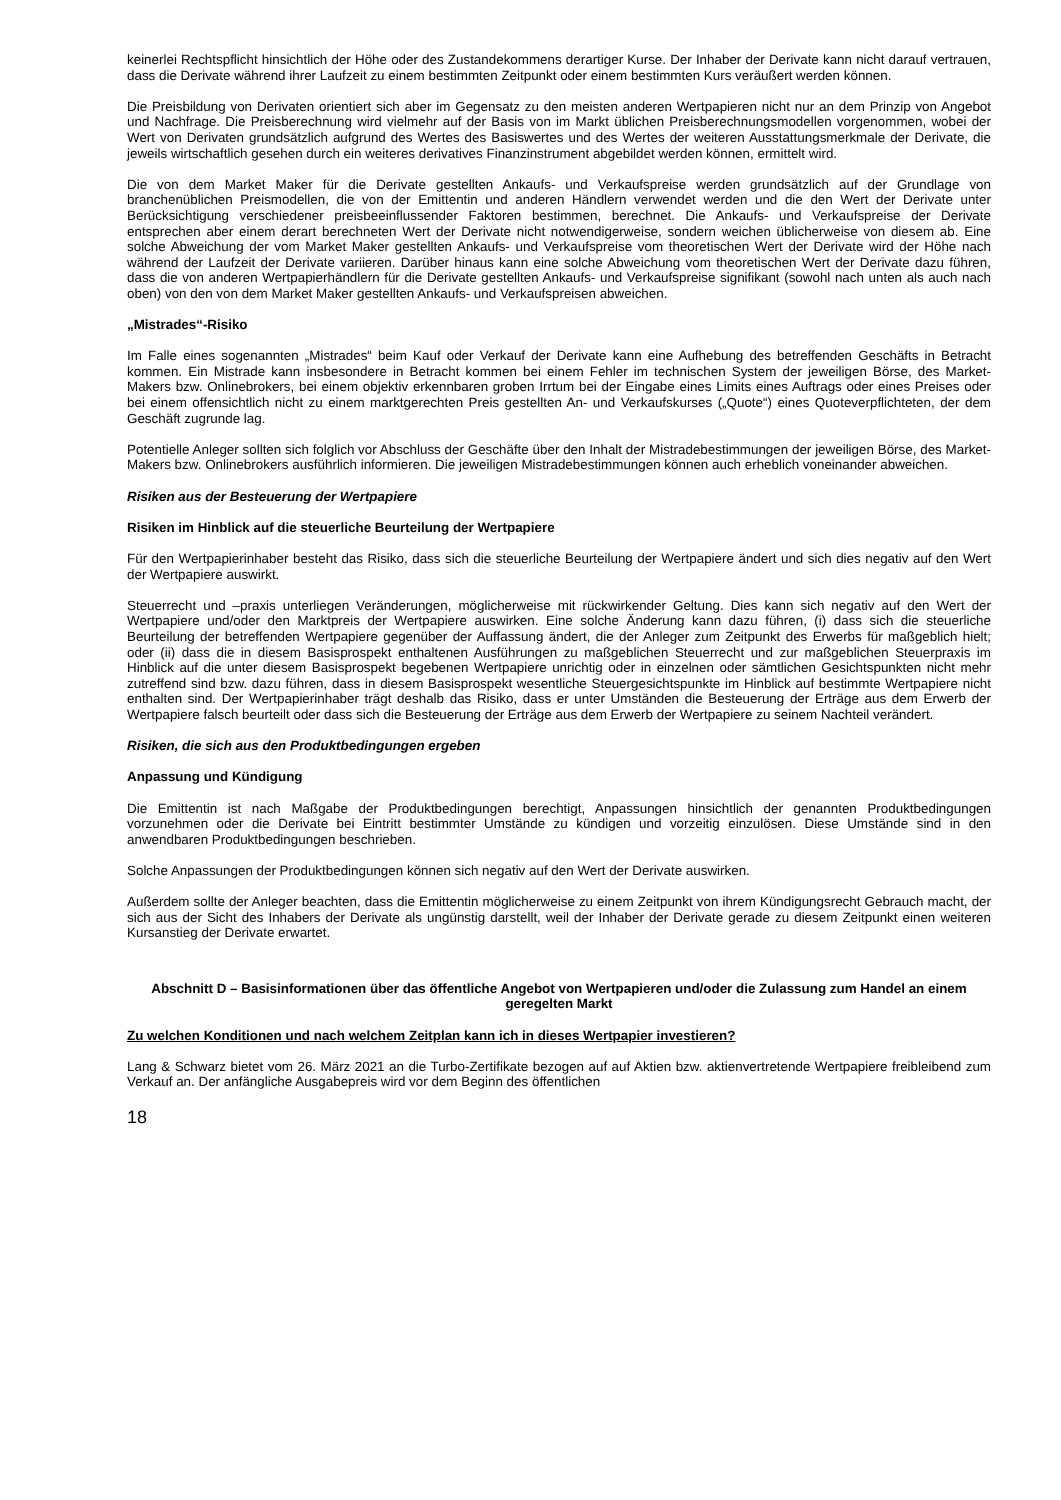keinerlei Rechtspflicht hinsichtlich der Höhe oder des Zustandekommens derartiger Kurse. Der Inhaber der Derivate kann nicht darauf vertrauen, dass die Derivate während ihrer Laufzeit zu einem bestimmten Zeitpunkt oder einem bestimmten Kurs veräußert werden können.
Die Preisbildung von Derivaten orientiert sich aber im Gegensatz zu den meisten anderen Wertpapieren nicht nur an dem Prinzip von Angebot und Nachfrage. Die Preisberechnung wird vielmehr auf der Basis von im Markt üblichen Preisberechnungsmodellen vorgenommen, wobei der Wert von Derivaten grundsätzlich aufgrund des Wertes des Basiswertes und des Wertes der weiteren Ausstattungsmerkmale der Derivate, die jeweils wirtschaftlich gesehen durch ein weiteres derivatives Finanzinstrument abgebildet werden können, ermittelt wird.
Die von dem Market Maker für die Derivate gestellten Ankaufs- und Verkaufspreise werden grundsätzlich auf der Grundlage von branchenüblichen Preismodellen, die von der Emittentin und anderen Händlern verwendet werden und die den Wert der Derivate unter Berücksichtigung verschiedener preisbeeinflussender Faktoren bestimmen, berechnet. Die Ankaufs- und Verkaufspreise der Derivate entsprechen aber einem derart berechneten Wert der Derivate nicht notwendigerweise, sondern weichen üblicherweise von diesem ab. Eine solche Abweichung der vom Market Maker gestellten Ankaufs- und Verkaufspreise vom theoretischen Wert der Derivate wird der Höhe nach während der Laufzeit der Derivate variieren. Darüber hinaus kann eine solche Abweichung vom theoretischen Wert der Derivate dazu führen, dass die von anderen Wertpapierhändlern für die Derivate gestellten Ankaufs- und Verkaufspreise signifikant (sowohl nach unten als auch nach oben) von den von dem Market Maker gestellten Ankaufs- und Verkaufspreisen abweichen.
„Mistrades“-Risiko
Im Falle eines sogenannten „Mistrades“ beim Kauf oder Verkauf der Derivate kann eine Aufhebung des betreffenden Geschäfts in Betracht kommen. Ein Mistrade kann insbesondere in Betracht kommen bei einem Fehler im technischen System der jeweiligen Börse, des Market-Makers bzw. Onlinebrokers, bei einem objektiv erkennbaren groben Irrtum bei der Eingabe eines Limits eines Auftrags oder eines Preises oder bei einem offensichtlich nicht zu einem marktgerechten Preis gestellten An- und Verkaufskurses („Quote“) eines Quoteverpflichteten, der dem Geschäft zugrunde lag.
Potentielle Anleger sollten sich folglich vor Abschluss der Geschäfte über den Inhalt der Mistradebestimmungen der jeweiligen Börse, des Market-Makers bzw. Onlinebrokers ausführlich informieren. Die jeweiligen Mistradebestimmungen können auch erheblich voneinander abweichen.
Risiken aus der Besteuerung der Wertpapiere
Risiken im Hinblick auf die steuerliche Beurteilung der Wertpapiere
Für den Wertpapierinhaber besteht das Risiko, dass sich die steuerliche Beurteilung der Wertpapiere ändert und sich dies negativ auf den Wert der Wertpapiere auswirkt.
Steuerrecht und –praxis unterliegen Veränderungen, möglicherweise mit rückwirkender Geltung. Dies kann sich negativ auf den Wert der Wertpapiere und/oder den Marktpreis der Wertpapiere auswirken. Eine solche Änderung kann dazu führen, (i) dass sich die steuerliche Beurteilung der betreffenden Wertpapiere gegenüber der Auffassung ändert, die der Anleger zum Zeitpunkt des Erwerbs für maßgeblich hielt; oder (ii) dass die in diesem Basisprospekt enthaltenen Ausführungen zu maßgeblichen Steuerrecht und zur maßgeblichen Steuerpraxis im Hinblick auf die unter diesem Basisprospekt begebenen Wertpapiere unrichtig oder in einzelnen oder sämtlichen Gesichtspunkten nicht mehr zutreffend sind bzw. dazu führen, dass in diesem Basisprospekt wesentliche Steuergesichtspunkte im Hinblick auf bestimmte Wertpapiere nicht enthalten sind. Der Wertpapierinhaber trägt deshalb das Risiko, dass er unter Umständen die Besteuerung der Erträge aus dem Erwerb der Wertpapiere falsch beurteilt oder dass sich die Besteuerung der Erträge aus dem Erwerb der Wertpapiere zu seinem Nachteil verändert.
Risiken, die sich aus den Produktbedingungen ergeben
Anpassung und Kündigung
Die Emittentin ist nach Maßgabe der Produktbedingungen berechtigt, Anpassungen hinsichtlich der genannten Produktbedingungen vorzunehmen oder die Derivate bei Eintritt bestimmter Umstände zu kündigen und vorzeitig einzulösen. Diese Umstände sind in den anwendbaren Produktbedingungen beschrieben.
Solche Anpassungen der Produktbedingungen können sich negativ auf den Wert der Derivate auswirken.
Außerdem sollte der Anleger beachten, dass die Emittentin möglicherweise zu einem Zeitpunkt von ihrem Kündigungsrecht Gebrauch macht, der sich aus der Sicht des Inhabers der Derivate als ungünstig darstellt, weil der Inhaber der Derivate gerade zu diesem Zeitpunkt einen weiteren Kursanstieg der Derivate erwartet.
Abschnitt D – Basisinformationen über das öffentliche Angebot von Wertpapieren und/oder die Zulassung zum Handel an einem geregelten Markt
Zu welchen Konditionen und nach welchem Zeitplan kann ich in dieses Wertpapier investieren?
Lang & Schwarz bietet vom 26. März 2021 an die Turbo-Zertifikate bezogen auf auf Aktien bzw. aktienvertretende Wertpapiere freibleibend zum Verkauf an. Der anfängliche Ausgabepreis wird vor dem Beginn des öffentlichen
18